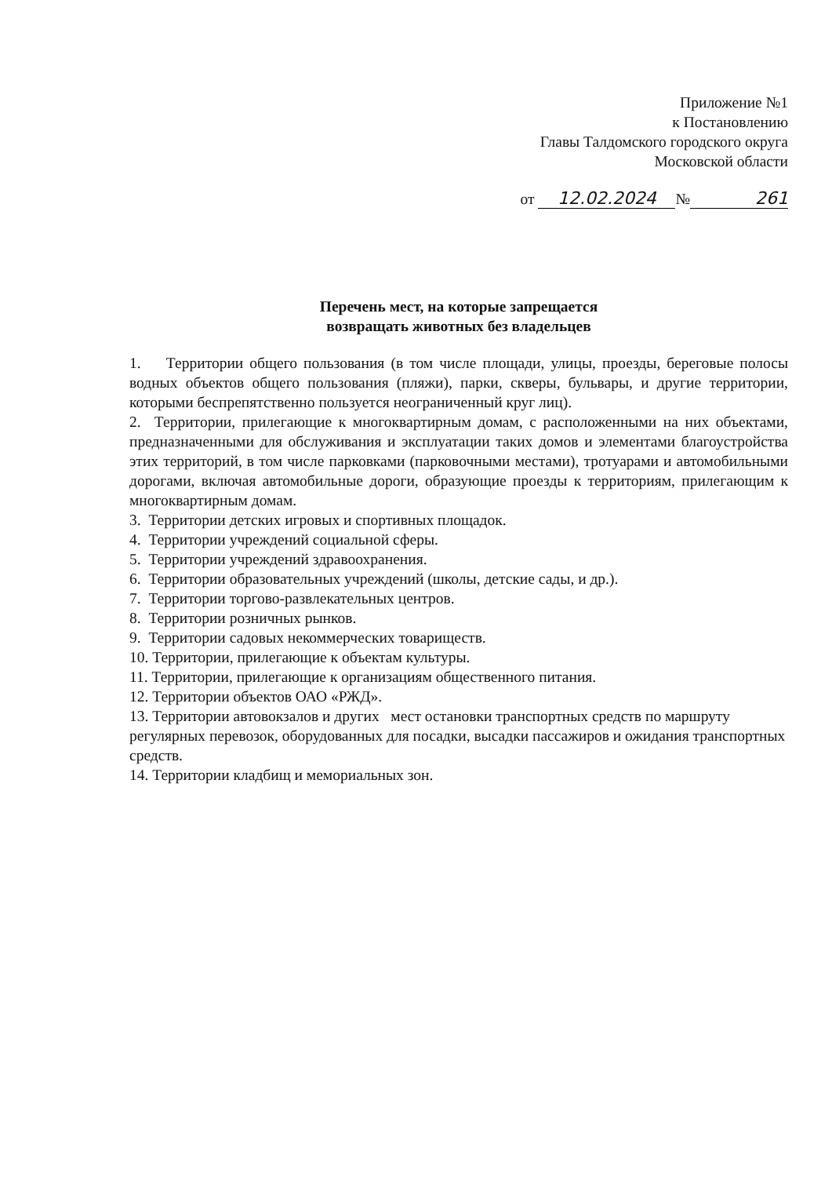Приложение №1
к Постановлению
Главы Талдомского городского округа
Московской области
от 12.02.2024 № 261
Перечень мест, на которые запрещается
возвращать животных без владельцев
1. Территории общего пользования (в том числе площади, улицы, проезды, береговые полосы водных объектов общего пользования (пляжи), парки, скверы, бульвары, и другие территории, которыми беспрепятственно пользуется неограниченный круг лиц).
2. Территории, прилегающие к многоквартирным домам, с расположенными на них объектами, предназначенными для обслуживания и эксплуатации таких домов и элементами благоустройства этих территорий, в том числе парковками (парковочными местами), тротуарами и автомобильными дорогами, включая автомобильные дороги, образующие проезды к территориям, прилегающим к многоквартирным домам.
3. Территории детских игровых и спортивных площадок.
4. Территории учреждений социальной сферы.
5. Территории учреждений здравоохранения.
6. Территории образовательных учреждений (школы, детские сады, и др.).
7. Территории торгово-развлекательных центров.
8. Территории розничных рынков.
9. Территории садовых некоммерческих товариществ.
10. Территории, прилегающие к объектам культуры.
11. Территории, прилегающие к организациям общественного питания.
12. Территории объектов ОАО «РЖД».
13. Территории автовокзалов и других мест остановки транспортных средств по маршруту регулярных перевозок, оборудованных для посадки, высадки пассажиров и ожидания транспортных средств.
14. Территории кладбищ и мемориальных зон.